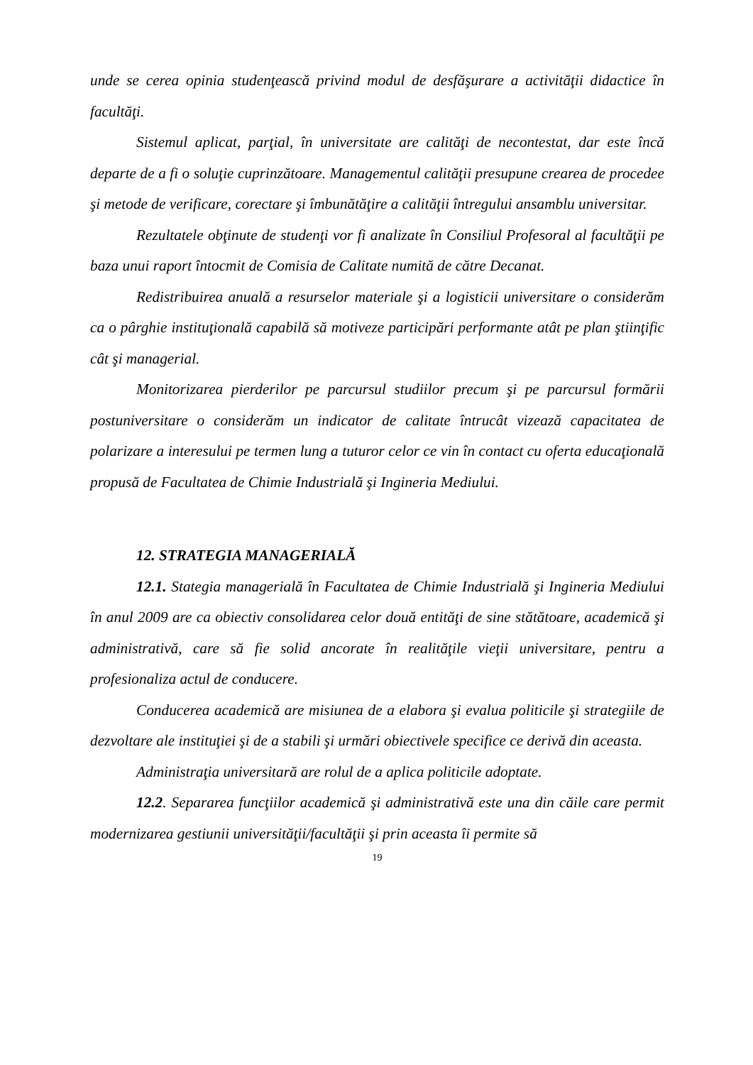unde se cerea opinia studenţească privind modul de desfăşurare a activităţii didactice în facultăţi.
Sistemul aplicat, parţial, în universitate are calităţi de necontestat, dar este încă departe de a fi o soluţie cuprinzătoare. Managementul calităţii presupune crearea de procedee şi metode de verificare, corectare şi îmbunătăţire a calităţii întregului ansamblu universitar.
Rezultatele obţinute de studenţi vor fi analizate în Consiliul Profesoral al facultăţii pe baza unui raport întocmit de Comisia de Calitate numită de către Decanat.
Redistribuirea anuală a resurselor materiale şi a logisticii universitare o considerăm ca o pârghie instituţională capabilă să motiveze participări performante atât pe plan ştiinţific cât şi managerial.
Monitorizarea pierderilor pe parcursul studiilor precum şi pe parcursul formării postuniversitare o considerăm un indicator de calitate întrucât vizează capacitatea de polarizare a interesului pe termen lung a tuturor celor ce vin în contact cu oferta educaţională propusă de Facultatea de Chimie Industrială şi Ingineria Mediului.
12. STRATEGIA MANAGERIALĂ
12.1. Stategia managerială în Facultatea de Chimie Industrială şi Ingineria Mediului în anul 2009 are ca obiectiv consolidarea celor două entităţi de sine stătătoare, academică şi administrativă, care să fie solid ancorate în realităţile vieţii universitare, pentru a profesionaliza actul de conducere.
Conducerea academică are misiunea de a elabora şi evalua politicile şi strategiile de dezvoltare ale instituţiei şi de a stabili şi urmări obiectivele specifice ce derivă din aceasta.
Administraţia universitară are rolul de a aplica politicile adoptate.
12.2. Separarea funcţiilor academică şi administrativă este una din căile care permit modernizarea gestiunii universităţii/facultăţii şi prin aceasta îi permite să
19